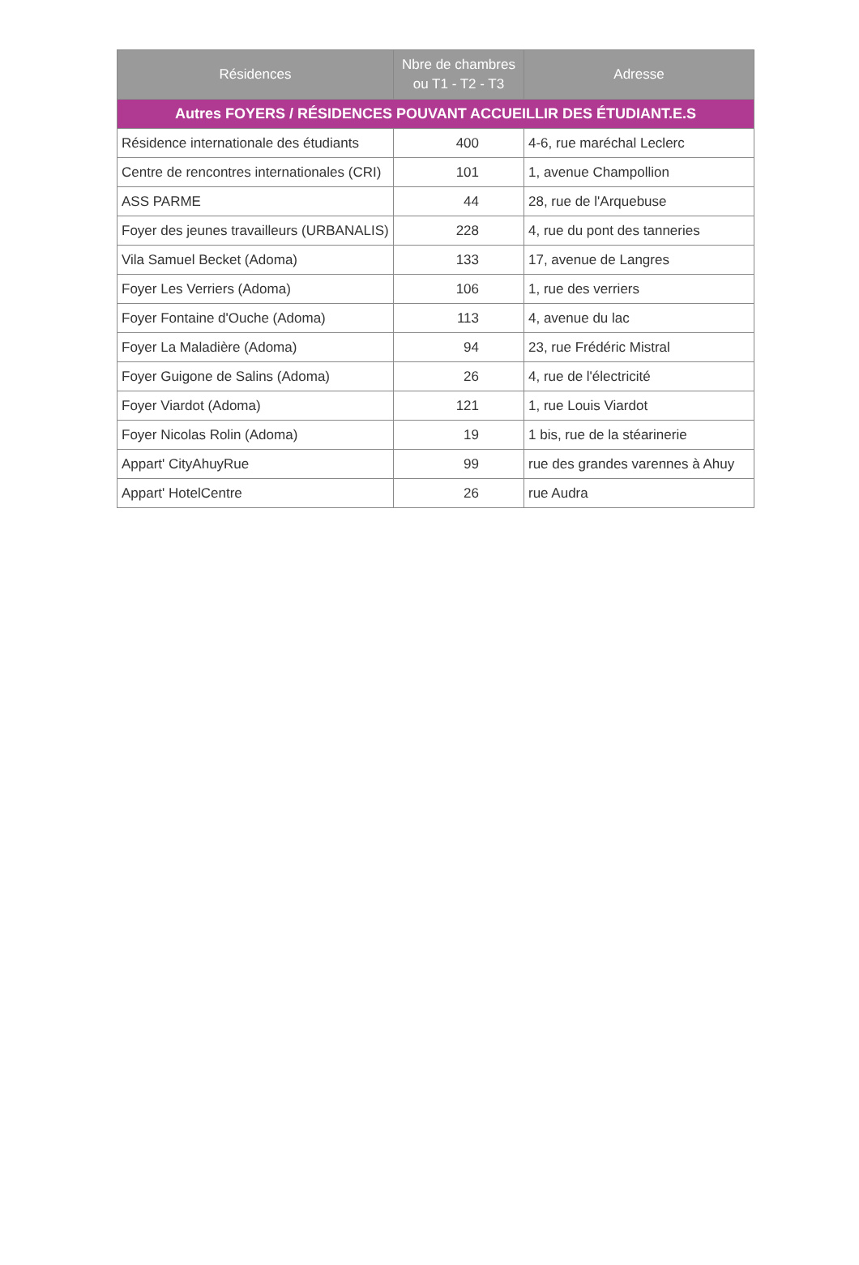| Résidences | Nbre de chambres ou T1 - T2 - T3 | Adresse |
| --- | --- | --- |
| Autres FOYERS / RÉSIDENCES POUVANT ACCUEILLIR DES ÉTUDIANT.E.S | | |
| Résidence internationale des étudiants | 400 | 4-6, rue maréchal Leclerc |
| Centre de rencontres internationales (CRI) | 101 | 1, avenue Champollion |
| ASS PARME | 44 | 28, rue de l'Arquebuse |
| Foyer des jeunes travailleurs (URBANALIS) | 228 | 4, rue du pont des tanneries |
| Vila Samuel Becket (Adoma) | 133 | 17, avenue de Langres |
| Foyer Les Verriers (Adoma) | 106 | 1, rue des verriers |
| Foyer Fontaine d'Ouche (Adoma) | 113 | 4, avenue du lac |
| Foyer La Maladière (Adoma) | 94 | 23, rue Frédéric Mistral |
| Foyer Guigone de Salins (Adoma) | 26 | 4, rue de l'électricité |
| Foyer Viardot (Adoma) | 121 | 1, rue Louis Viardot |
| Foyer Nicolas Rolin (Adoma) | 19 | 1 bis, rue de la stéarinerie |
| Appart' CityAhuyRue | 99 | rue des grandes varennes à Ahuy |
| Appart' HotelCentre | 26 | rue Audra |